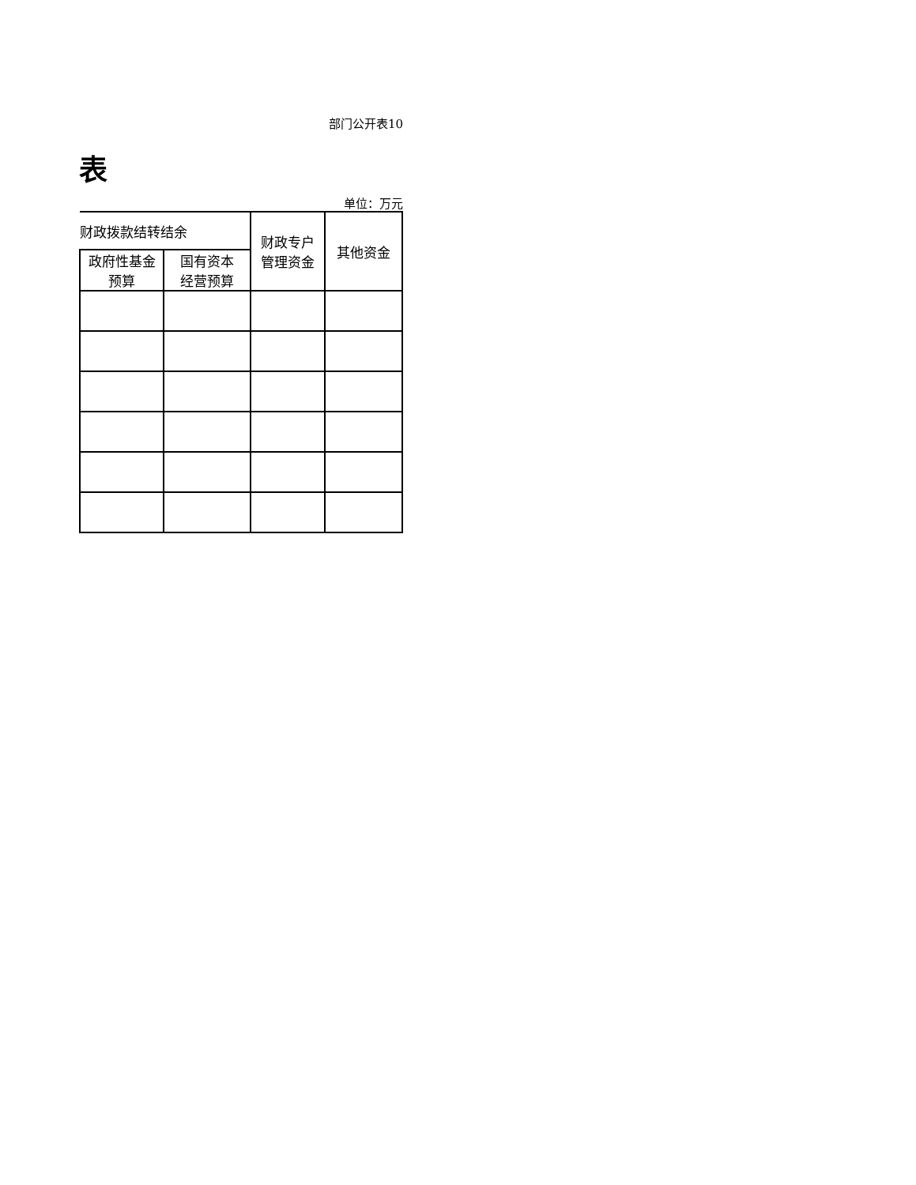部门公开表10
表
单位：万元
| 财政拨款结转结余 | | 财政专户 管理资金 | 其他资金 |
| --- | --- | --- | --- |
| 政府性基金 预算 | 国有资本 经营预算 | | |